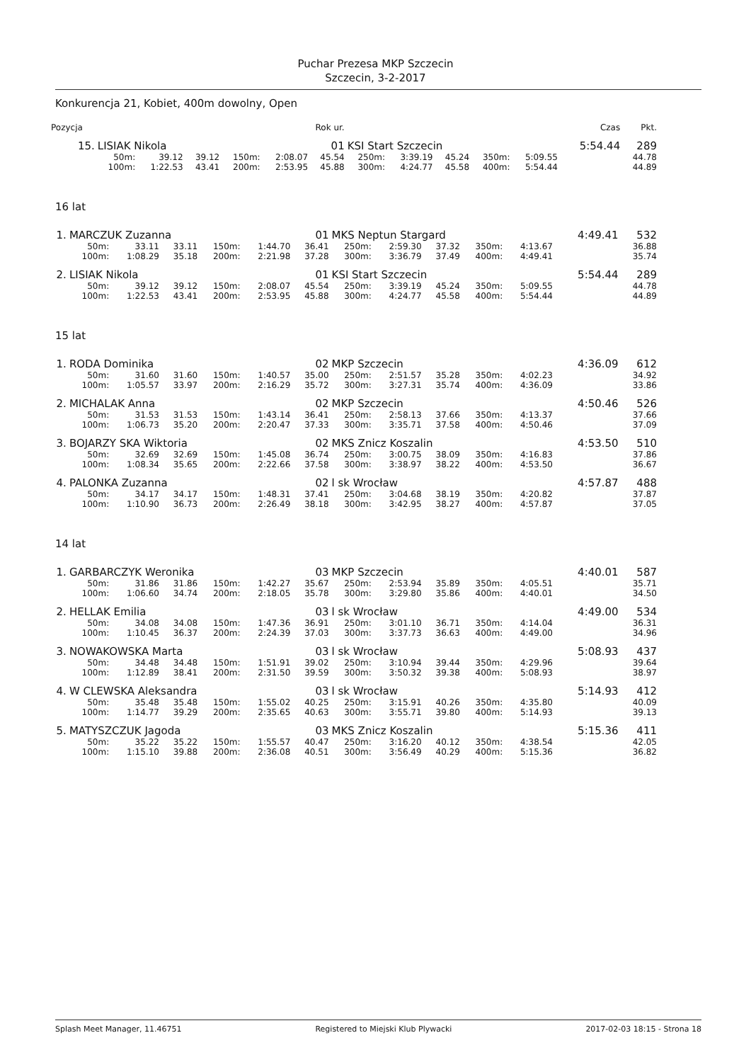Puchar Prezesa MKP Szczecin
Szczecin, 3-2-2017
Konkurencja 21, Kobiet, 400m dowolny, Open
| Pozycja | Rok ur. | | | | | | | | | | | | Czas | Pkt. |
| --- | --- | --- | --- | --- | --- | --- | --- | --- | --- | --- | --- | --- | --- | --- |
| 15. | LISIAK Nikola | | | | | 01 | KSI Start Szczecin | | | | | | 5:54.44 | 289 |
| | 50m: | 39.12 | 39.12 | 150m: | 2:08.07 | 45.54 | 250m: | 3:39.19 | 45.24 | 350m: | 5:09.55 | | | 44.78 |
| | 100m: | 1:22.53 | 43.41 | 200m: | 2:53.95 | 45.88 | 300m: | 4:24.77 | 45.58 | 400m: | 5:54.44 | | | 44.89 |
16 lat
| 1. | MARCZUK Zuzanna | | | | | 01 | MKS Neptun Stargard | | | | | | 4:49.41 | 532 |
| | 50m: | 33.11 | 33.11 | 150m: | 1:44.70 | 36.41 | 250m: | 2:59.30 | 37.32 | 350m: | 4:13.67 | | | 36.88 |
| | 100m: | 1:08.29 | 35.18 | 200m: | 2:21.98 | 37.28 | 300m: | 3:36.79 | 37.49 | 400m: | 4:49.41 | | | 35.74 |
| 2. | LISIAK Nikola | | | | | 01 | KSI Start Szczecin | | | | | | 5:54.44 | 289 |
| | 50m: | 39.12 | 39.12 | 150m: | 2:08.07 | 45.54 | 250m: | 3:39.19 | 45.24 | 350m: | 5:09.55 | | | 44.78 |
| | 100m: | 1:22.53 | 43.41 | 200m: | 2:53.95 | 45.88 | 300m: | 4:24.77 | 45.58 | 400m: | 5:54.44 | | | 44.89 |
15 lat
| 1. | RODA Dominika | | | | | 02 | MKP Szczecin | | | | | | 4:36.09 | 612 |
| | 50m: | 31.60 | 31.60 | 150m: | 1:40.57 | 35.00 | 250m: | 2:51.57 | 35.28 | 350m: | 4:02.23 | | | 34.92 |
| | 100m: | 1:05.57 | 33.97 | 200m: | 2:16.29 | 35.72 | 300m: | 3:27.31 | 35.74 | 400m: | 4:36.09 | | | 33.86 |
| 2. | MICHALAK Anna | | | | | 02 | MKP Szczecin | | | | | | 4:50.46 | 526 |
| | 50m: | 31.53 | 31.53 | 150m: | 1:43.14 | 36.41 | 250m: | 2:58.13 | 37.66 | 350m: | 4:13.37 | | | 37.66 |
| | 100m: | 1:06.73 | 35.20 | 200m: | 2:20.47 | 37.33 | 300m: | 3:35.71 | 37.58 | 400m: | 4:50.46 | | | 37.09 |
| 3. | BOJARZY SKA Wiktoria | | | | | 02 | MKS Znicz Koszalin | | | | | | 4:53.50 | 510 |
| | 50m: | 32.69 | 32.69 | 150m: | 1:45.08 | 36.74 | 250m: | 3:00.75 | 38.09 | 350m: | 4:16.83 | | | 37.86 |
| | 100m: | 1:08.34 | 35.65 | 200m: | 2:22.66 | 37.58 | 300m: | 3:38.97 | 38.22 | 400m: | 4:53.50 | | | 36.67 |
| 4. | PALONKA Zuzanna | | | | | 02 | l sk Wrocław | | | | | | 4:57.87 | 488 |
| | 50m: | 34.17 | 34.17 | 150m: | 1:48.31 | 37.41 | 250m: | 3:04.68 | 38.19 | 350m: | 4:20.82 | | | 37.87 |
| | 100m: | 1:10.90 | 36.73 | 200m: | 2:26.49 | 38.18 | 300m: | 3:42.95 | 38.27 | 400m: | 4:57.87 | | | 37.05 |
14 lat
| 1. | GARBARCZYK Weronika | | | | | 03 | MKP Szczecin | | | | | | 4:40.01 | 587 |
| | 50m: | 31.86 | 31.86 | 150m: | 1:42.27 | 35.67 | 250m: | 2:53.94 | 35.89 | 350m: | 4:05.51 | | | 35.71 |
| | 100m: | 1:06.60 | 34.74 | 200m: | 2:18.05 | 35.78 | 300m: | 3:29.80 | 35.86 | 400m: | 4:40.01 | | | 34.50 |
| 2. | HELLAK Emilia | | | | | 03 | l sk Wrocław | | | | | | 4:49.00 | 534 |
| | 50m: | 34.08 | 34.08 | 150m: | 1:47.36 | 36.91 | 250m: | 3:01.10 | 36.71 | 350m: | 4:14.04 | | | 36.31 |
| | 100m: | 1:10.45 | 36.37 | 200m: | 2:24.39 | 37.03 | 300m: | 3:37.73 | 36.63 | 400m: | 4:49.00 | | | 34.96 |
| 3. | NOWAKOWSKA Marta | | | | | 03 | l sk Wrocław | | | | | | 5:08.93 | 437 |
| | 50m: | 34.48 | 34.48 | 150m: | 1:51.91 | 39.02 | 250m: | 3:10.94 | 39.44 | 350m: | 4:29.96 | | | 39.64 |
| | 100m: | 1:12.89 | 38.41 | 200m: | 2:31.50 | 39.59 | 300m: | 3:50.32 | 39.38 | 400m: | 5:08.93 | | | 38.97 |
| 4. | W CLEWSKA Aleksandra | | | | | 03 | l sk Wrocław | | | | | | 5:14.93 | 412 |
| | 50m: | 35.48 | 35.48 | 150m: | 1:55.02 | 40.25 | 250m: | 3:15.91 | 40.26 | 350m: | 4:35.80 | | | 40.09 |
| | 100m: | 1:14.77 | 39.29 | 200m: | 2:35.65 | 40.63 | 300m: | 3:55.71 | 39.80 | 400m: | 5:14.93 | | | 39.13 |
| 5. | MATYSZCZUK Jagoda | | | | | 03 | MKS Znicz Koszalin | | | | | | 5:15.36 | 411 |
| | 50m: | 35.22 | 35.22 | 150m: | 1:55.57 | 40.47 | 250m: | 3:16.20 | 40.12 | 350m: | 4:38.54 | | | 42.05 |
| | 100m: | 1:15.10 | 39.88 | 200m: | 2:36.08 | 40.51 | 300m: | 3:56.49 | 40.29 | 400m: | 5:15.36 | | | 36.82 |
Splash Meet Manager, 11.46751 Registered to Miejski Klub Plywacki 2017-02-03 18:15 - Strona 18